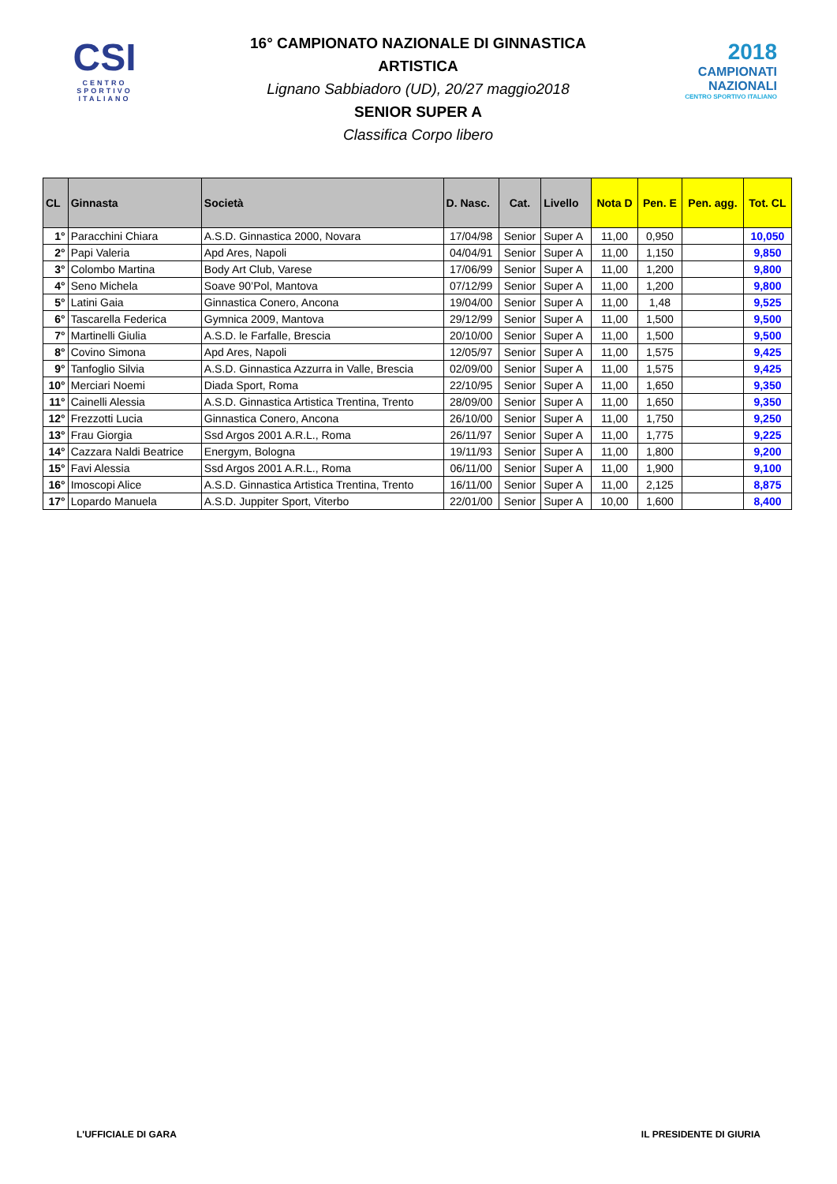CSI
CENTRO
SPORTIVO
ITALIANO
16° CAMPIONATO NAZIONALE DI GINNASTICA ARTISTICA
Lignano Sabbiadoro (UD), 20/27 maggio2018
SENIOR SUPER A
Classifica Corpo libero
2018
CAMPIONATI
NAZIONALI
CENTRO SPORTIVO ITALIANO
| CL | Ginnasta | Società | D. Nasc. | Cat. | Livello | Nota D | Pen. E | Pen. agg. | Tot. CL |
| --- | --- | --- | --- | --- | --- | --- | --- | --- | --- |
| 1° | Paracchini Chiara | A.S.D. Ginnastica 2000, Novara | 17/04/98 | Senior | Super A | 11,00 | 0,950 | | 10,050 |
| 2° | Papi Valeria | Apd Ares, Napoli | 04/04/91 | Senior | Super A | 11,00 | 1,150 | | 9,850 |
| 3° | Colombo Martina | Body Art Club, Varese | 17/06/99 | Senior | Super A | 11,00 | 1,200 | | 9,800 |
| 4° | Seno Michela | Soave 90’Pol, Mantova | 07/12/99 | Senior | Super A | 11,00 | 1,200 | | 9,800 |
| 5° | Latini Gaia | Ginnastica Conero, Ancona | 19/04/00 | Senior | Super A | 11,00 | 1,48 | | 9,525 |
| 6° | Tascarella Federica | Gymnica 2009, Mantova | 29/12/99 | Senior | Super A | 11,00 | 1,500 | | 9,500 |
| 7° | Martinelli Giulia | A.S.D. le Farfalle, Brescia | 20/10/00 | Senior | Super A | 11,00 | 1,500 | | 9,500 |
| 8° | Covino Simona | Apd Ares, Napoli | 12/05/97 | Senior | Super A | 11,00 | 1,575 | | 9,425 |
| 9° | Tanfoglio Silvia | A.S.D. Ginnastica Azzurra in Valle, Brescia | 02/09/00 | Senior | Super A | 11,00 | 1,575 | | 9,425 |
| 10° | Merciari Noemi | Diada Sport, Roma | 22/10/95 | Senior | Super A | 11,00 | 1,650 | | 9,350 |
| 11° | Cainelli Alessia | A.S.D. Ginnastica Artistica Trentina, Trento | 28/09/00 | Senior | Super A | 11,00 | 1,650 | | 9,350 |
| 12° | Frezzotti Lucia | Ginnastica Conero, Ancona | 26/10/00 | Senior | Super A | 11,00 | 1,750 | | 9,250 |
| 13° | Frau Giorgia | Ssd Argos 2001 A.R.L., Roma | 26/11/97 | Senior | Super A | 11,00 | 1,775 | | 9,225 |
| 14° | Cazzara Naldi Beatrice | Energym, Bologna | 19/11/93 | Senior | Super A | 11,00 | 1,800 | | 9,200 |
| 15° | Favi Alessia | Ssd Argos 2001 A.R.L., Roma | 06/11/00 | Senior | Super A | 11,00 | 1,900 | | 9,100 |
| 16° | Imoscopi Alice | A.S.D. Ginnastica Artistica Trentina, Trento | 16/11/00 | Senior | Super A | 11,00 | 2,125 | | 8,875 |
| 17° | Lopardo Manuela | A.S.D. Juppiter Sport, Viterbo | 22/01/00 | Senior | Super A | 10,00 | 1,600 | | 8,400 |
L'UFFICIALE DI GARA IL PRESIDENTE DI GIURIA